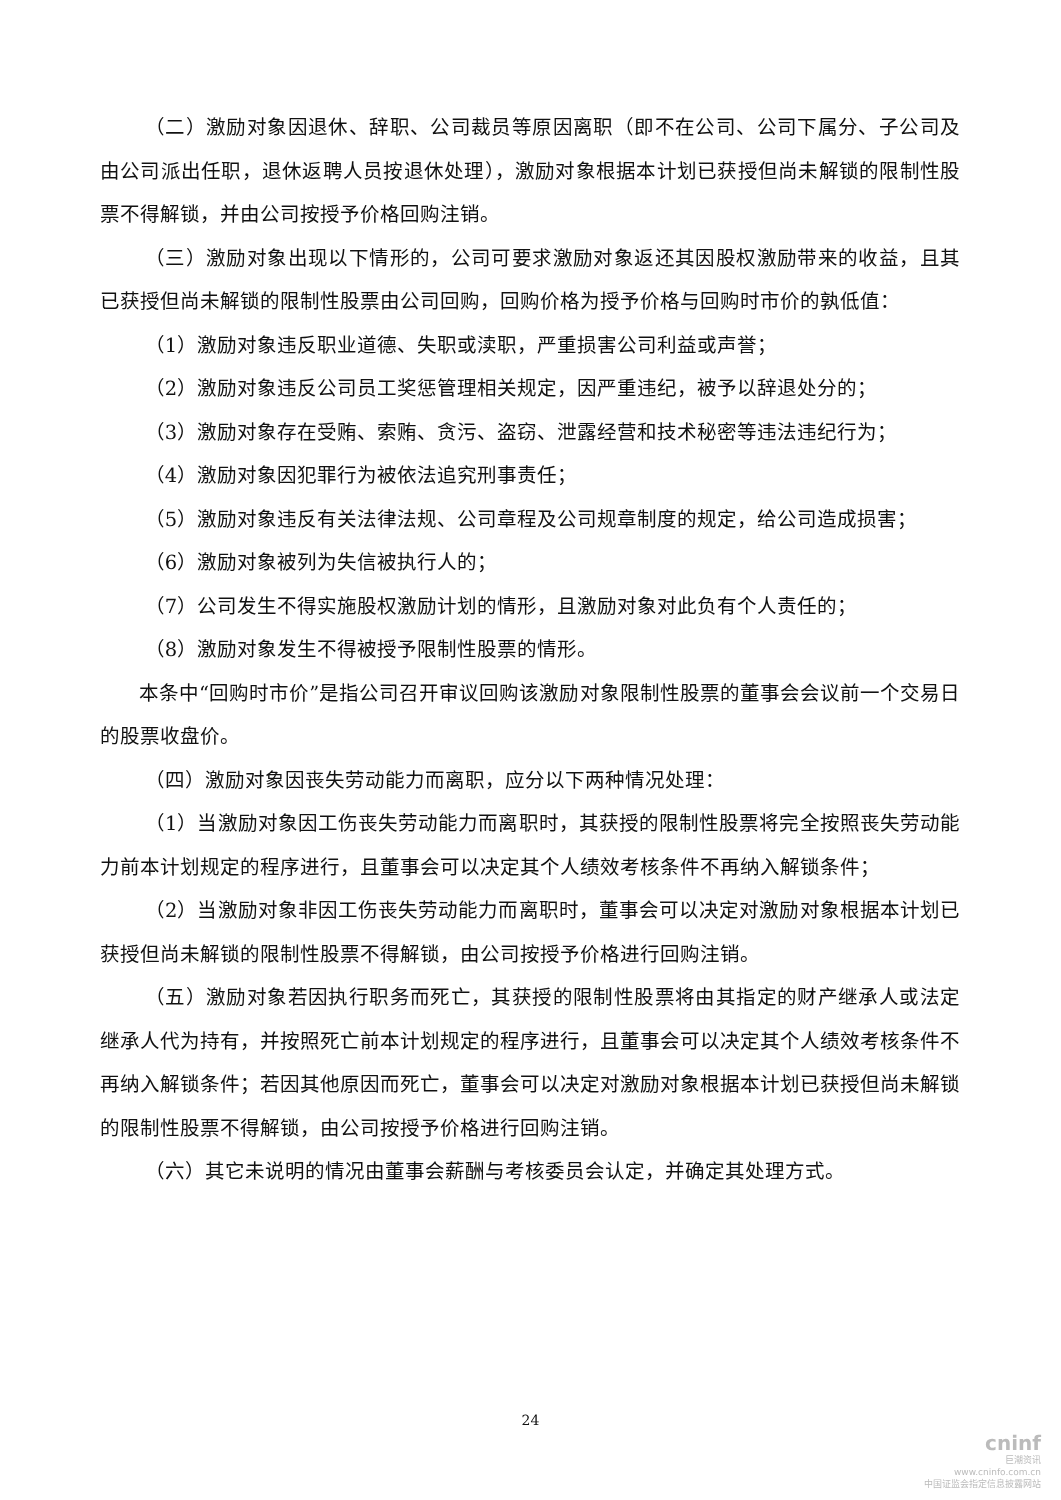（二）激励对象因退休、辞职、公司裁员等原因离职（即不在公司、公司下属分、子公司及由公司派出任职，退休返聘人员按退休处理），激励对象根据本计划已获授但尚未解锁的限制性股票不得解锁，并由公司按授予价格回购注销。
（三）激励对象出现以下情形的，公司可要求激励对象返还其因股权激励带来的收益，且其已获授但尚未解锁的限制性股票由公司回购，回购价格为授予价格与回购时市价的孰低值：
（1）激励对象违反职业道德、失职或渎职，严重损害公司利益或声誉；
（2）激励对象违反公司员工奖惩管理相关规定，因严重违纪，被予以辞退处分的；
（3）激励对象存在受贿、索贿、贪污、盗窃、泄露经营和技术秘密等违法违纪行为；
（4）激励对象因犯罪行为被依法追究刑事责任；
（5）激励对象违反有关法律法规、公司章程及公司规章制度的规定，给公司造成损害；
（6）激励对象被列为失信被执行人的；
（7）公司发生不得实施股权激励计划的情形，且激励对象对此负有个人责任的；
（8）激励对象发生不得被授予限制性股票的情形。
本条中“回购时市价”是指公司召开审议回购该激励对象限制性股票的董事会会议前一个交易日的股票收盘价。
（四）激励对象因丧失劳动能力而离职，应分以下两种情况处理：
（1）当激励对象因工伤丧失劳动能力而离职时，其获授的限制性股票将完全按照丧失劳动能力前本计划规定的程序进行，且董事会可以决定其个人绩效考核条件不再纳入解锁条件；
（2）当激励对象非因工伤丧失劳动能力而离职时，董事会可以决定对激励对象根据本计划已获授但尚未解锁的限制性股票不得解锁，由公司按授予价格进行回购注销。
（五）激励对象若因执行职务而死亡，其获授的限制性股票将由其指定的财产继承人或法定继承人代为持有，并按照死亡前本计划规定的程序进行，且董事会可以决定其个人绩效考核条件不再纳入解锁条件；若因其他原因而死亡，董事会可以决定对激励对象根据本计划已获授但尚未解锁的限制性股票不得解锁，由公司按授予价格进行回购注销。
（六）其它未说明的情况由董事会薪酬与考核委员会认定，并确定其处理方式。
24
cninf
巨潮资讯
www.cninfo.com.cn
中国证监会指定信息披露网站